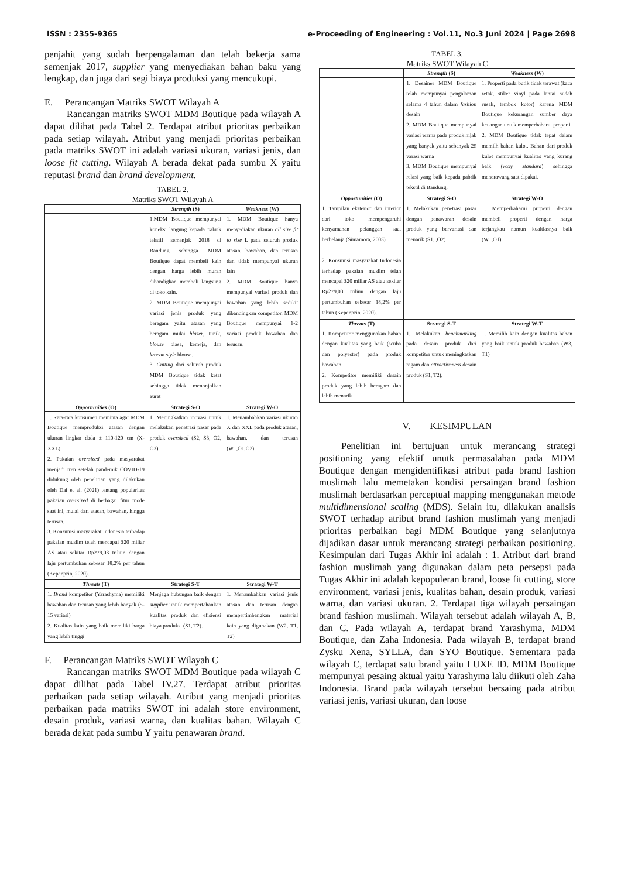ISSN : 2355-9365 e-Proceeding of Engineering : Vol.11, No.3 Juni 2024 | Page 2698
penjahit yang sudah berpengalaman dan telah bekerja sama semenjak 2017, supplier yang menyediakan bahan baku yang lengkap, dan juga dari segi biaya produksi yang mencukupi.
E. Perancangan Matriks SWOT Wilayah A
Rancangan matriks SWOT MDM Boutique pada wilayah A dapat dilihat pada Tabel 2. Terdapat atribut prioritas perbaikan pada setiap wilayah. Atribut yang menjadi prioritas perbaikan pada matriks SWOT ini adalah variasi ukuran, variasi jenis, dan loose fit cutting. Wilayah A berada dekat pada sumbu X yaitu reputasi brand dan brand development.
TABEL 2.
Matriks SWOT Wilayah A
| | Strength (S) | Weakness (W) |
| | 1.MDM Boutique mempunyai koneksi langung kepada pabrik tekstil semenjak 2018 di Bandung sehingga MDM Boutique dapat membeli kain dengan harga lebih murah dibandigkan membeli langsung di toko kain. 2. MDM Boutique mempunyai variasi jenis produk yang beragam yaitu atasan yang beragam mulai blazer , tunik, blouse biasa, kemeja, dan kroean style blouse. 3. Cutting dari seluruh produk MDM Boutique tidak ketat sehingga tidak menonjolkan aurat | 1. MDM Boutique hanya menyediakan ukuran all size fit to size L pada seluruh produk atasan, bawahan, dan terusan dan tidak mempunyai ukuran lain 2. MDM Boutique hanya mempunyai variasi produk dan bawahan yang lebih sedikit dibandingkan competitor. MDM Boutique mempunyai 1-2 variasi produk bawahan dan terusan. |
| Opportunities (O) | Strategi S-O | Strategi W-O |
| 1. Rata-rata konsumen meminta agar MDM Boutique memproduksi atasan dengan ukuran lingkar dada ± 110-120 cm (X-XXL). 2. Pakaian oversized pada masyarakat menjadi tren setelah pandemik COVID-19 didukung oleh penelitian yang dilakukan oleh Dai et al. (2021) tentang popularitas pakaian oversized di berbagai fitur mode saat ini, mulai dari atasan, bawahan, hingga terusan. 3. Konsumsi masyarakat Indonesia terhadap pakaian muslim telah mencapai $20 miliar AS atau sekitar Rp279,03 triliun dengan laju pertumbuhan sebesar 18,2% per tahun (Kepenprin, 2020). | 1. Meningkatkan inovasi untuk melakukan penetrasi pasar pada produk oversized (S2, S3, O2, O3). | 1. Menambahkan variasi ukuran X dan XXL pada produk atasan, bawahan, dan terusan (W1,O1,O2). |
| Threats (T) | Strategi S-T | Strategi W-T |
| 1. Brand kompetitor (Yarashyma) memiliki bawahan dan terusan yang lebih banyak (5-15 variasi) 2. Kualitas kain yang baik memiliki harga yang lebih tinggi | Menjaga hubungan baik dengan supplier untuk mempertahankan kualitas produk dan efisiensi biaya produksi (S1, T2). | 1. Menambahkan variasi jenis atasan dan terusan dengan mempertimbangkan material kain yang digunakan (W2, T1, T2) |
F. Perancangan Matriks SWOT Wilayah C
Rancangan matriks SWOT MDM Boutique pada wilayah C dapat dilihat pada Tabel IV.27. Terdapat atribut prioritas perbaikan pada setiap wilayah. Atribut yang menjadi prioritas perbaikan pada matriks SWOT ini adalah store environment, desain produk, variasi warna, dan kualitas bahan. Wilayah C berada dekat pada sumbu Y yaitu penawaran brand.
TABEL 3.
Matriks SWOT Wilayah C
| | Strength (S) | Weakness (W) |
| | 1. Desainer MDM Boutique telah mempunyai pengalaman selama 4 tahun dalam fashion desain 2. MDM Boutique mempunyai variasi warna pada produk hijab yang banyak yaitu sebanyak 25 varasi warna 3. MDM Boutique mempunyai relasi yang baik kepada pabrik tekstil di Bandung. | 1. Properti pada butik tidak terawat (kaca retak, stiker vinyl pada lantai sudah rusak, tembok kotor) karena MDM Boutique kekurangan sumber daya keuangan untuk memperbaharui properti 2. MDM Boutique tidak tepat dalam memilh bahan kulot. Bahan dari produk kulot mempunyai kualitas yang kurang baik ( voxy standard ) sehingga menerawang saat dipakai. |
| Opportunities (O) | Strategi S-O | Strategi W-O |
| 1. Tampilan eksterior dan interior dari toko mempengaruhi kenyamanan pelanggan saat berbelanja (Simamora, 2003) 2. Konsumsi masyarakat Indonesia terhadap pakaian muslim telah mencapai $20 miliar AS atau sekitar Rp279,03 triliun dengan laju pertumbuhan sebesar 18,2% per tahun (Kepenprin, 2020). | 1. Melakukan penetrasi pasar dengan penawaran desain produk yang bervariasi dan menarik (S1, ,O2) | 1. Memperbaharui properti dengan membeli properti dengan harga terjangkau namun kualtiasnya baik (W1,O1) |
| Threats (T) | Strategi S-T | Strategi W-T |
| 1. Kompetitor menggunakan bahan dengan kualitas yang baik (scuba dan polyester) pada produk bawahan 2. Kompetitor memiliki desain produk yang lebih beragam dan lebih menarik | 1. Melakukan benchmarking pada desain produk dari kompetitor untuk meningkatkan ragam dan attractiveness desain produk (S1, T2). | 1. Memilih kain dengan kualitas bahan yang baik untuk produk bawahan (W3, T1) |
V. KESIMPULAN
Penelitian ini bertujuan untuk merancang strategi positioning yang efektif unutk permasalahan pada MDM Boutique dengan mengidentifikasi atribut pada brand fashion muslimah lalu memetakan kondisi persaingan brand fashion muslimah berdasarkan perceptual mapping menggunakan metode multidimensional scaling (MDS). Selain itu, dilakukan analisis SWOT terhadap atribut brand fashion muslimah yang menjadi prioritas perbaikan bagi MDM Boutique yang selanjutnya dijadikan dasar untuk merancang strategi perbaikan positioning. Kesimpulan dari Tugas Akhir ini adalah : 1. Atribut dari brand fashion muslimah yang digunakan dalam peta persepsi pada Tugas Akhir ini adalah kepopuleran brand, loose fit cutting, store environment, variasi jenis, kualitas bahan, desain produk, variasi warna, dan variasi ukuran. 2. Terdapat tiga wilayah persaingan brand fashion muslimah. Wilayah tersebut adalah wilayah A, B, dan C. Pada wilayah A, terdapat brand Yarashyma, MDM Boutique, dan Zaha Indonesia. Pada wilayah B, terdapat brand Zysku Xena, SYLLA, dan SYO Boutique. Sementara pada wilayah C, terdapat satu brand yaitu LUXE ID. MDM Boutique mempunyai pesaing aktual yaitu Yarashyma lalu diikuti oleh Zaha Indonesia. Brand pada wilayah tersebut bersaing pada atribut variasi jenis, variasi ukuran, dan loose